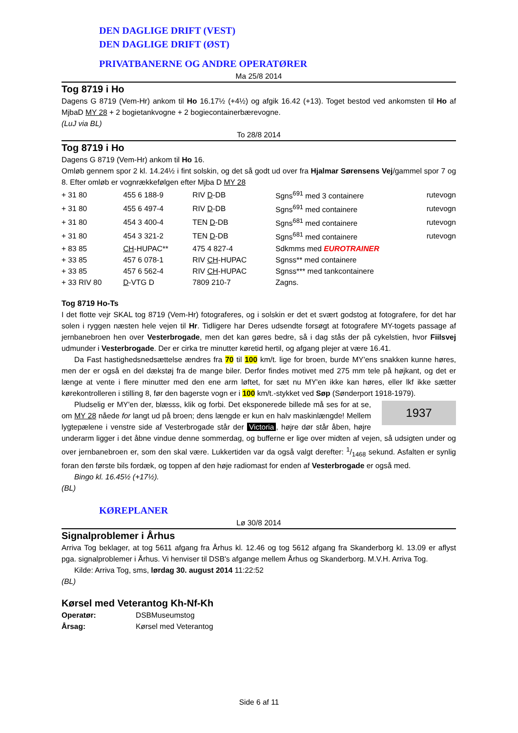DEN DAGLIGE DRIFT (VEST)
DEN DAGLIGE DRIFT (ØST)
PRIVATBANERNE OG ANDRE OPERATØRER
Ma 25/8 2014
Tog 8719 i Ho
Dagens G 8719 (Vem-Hr) ankom til Ho 16.17½ (+4½) og afgik 16.42 (+13). Toget bestod ved ankomsten til Ho af MjbaD MY 28 + 2 bogietankvogne + 2 bogiecontainerbærevogne.
(LuJ via BL)
To 28/8 2014
Tog 8719 i Ho
Dagens G 8719 (Vem-Hr) ankom til Ho 16.
Omløb gennem spor 2 kl. 14.24½ i fint solskin, og det så godt ud over fra Hjalmar Sørensens Vej/gammel spor 7 og 8. Efter omløb er vognrækkefølgen efter Mjba D MY 28
| + 31 80 | 455 6 188-9 | RIV D -DB | Sgns<sup>691</sup> med 3 containere | rutevogn |
| + 31 80 | 455 6 497-4 | RIV D -DB | Sgns<sup>691</sup> med containere | rutevogn |
| + 31 80 | 454 3 400-4 | TEN D -DB | Sgns<sup>681</sup> med containere | rutevogn |
| + 31 80 | 454 3 321-2 | TEN D -DB | Sgns<sup>681</sup> med containere | rutevogn |
| + 83 85 | CH -HUPAC** | 475 4 827-4 | Sdkmms med EUROTRAINER | |
| + 33 85 | 457 6 078-1 | RIV CH -HUPAC | Sgnss** med containere | |
| + 33 85 | 457 6 562-4 | RIV CH -HUPAC | Sgnss*** med tankcontainere | |
| + 33 RIV 80 | D -VTG D | 7809 210-7 | Zagns. | |
Tog 8719 Ho-Ts
I det flotte vejr SKAL tog 8719 (Vem-Hr) fotograferes, og i solskin er det et svært godstog at fotografere, for det har solen i ryggen næsten hele vejen til Hr. Tidligere har Deres udsendte forsøgt at fotografere MY-togets passage af jernbanebroen hen over Vesterbrogade, men det kan gøres bedre, så i dag stås der på cykelstien, hvor Fiilsvej udmunder i Vesterbrogade. Der er cirka tre minutter køretid hertil, og afgang plejer at være 16.41.
Da Fast hastighedsnedsættelse ændres fra 70 til 100 km/t. lige for broen, burde MY'ens snakken kunne høres, men der er også en del dækstøj fra de mange biler. Derfor findes motivet med 275 mm tele på højkant, og det er længe at vente i flere minutter med den ene arm løftet, for sæt nu MY'en ikke kan høres, eller lkf ikke sætter kørekontrolleren i stilling 8, før den bagerste vogn er i 100 km/t.-stykket ved Søp (Sønderport 1918-1979).
1937
Pludselig er MY'en der, blæsss, klik og forbi. Det eksponerede billede må ses for at se, om MY 28 nåede for langt ud på broen; dens længde er kun en halv maskinlængde! Mellem lygtepælene i venstre side af Vesterbrogade står der Victoria, højre dør står åben, højre underarm ligger i det åbne vindue denne sommerdag, og bufferne er lige over midten af vejen, så udsigten under og over jernbanebroen er, som den skal være. Lukkertiden var da også valgt derefter: 1/1468 sekund. Asfalten er synlig foran den første bils fordæk, og toppen af den høje radiomast for enden af Vesterbrogade er også med.
Bingo kl. 16.45½ (+17½).
(BL)
KØREPLANER
Lø 30/8 2014
Signalproblemer i Århus
Arriva Tog beklager, at tog 5611 afgang fra Århus kl. 12.46 og tog 5612 afgang fra Skanderborg kl. 13.09 er aflyst pga. signalproblemer i Århus. Vi henviser til DSB's afgange mellem Århus og Skanderborg. M.V.H. Arriva Tog.
Kilde: Arriva Tog, sms, lørdag 30. august 2014 11:22:52
(BL)
Kørsel med Veterantog Kh-Nf-Kh
| Operatør: | DSBMuseumstog |
| Årsag: | Kørsel med Veterantog |
Side 6 af 11